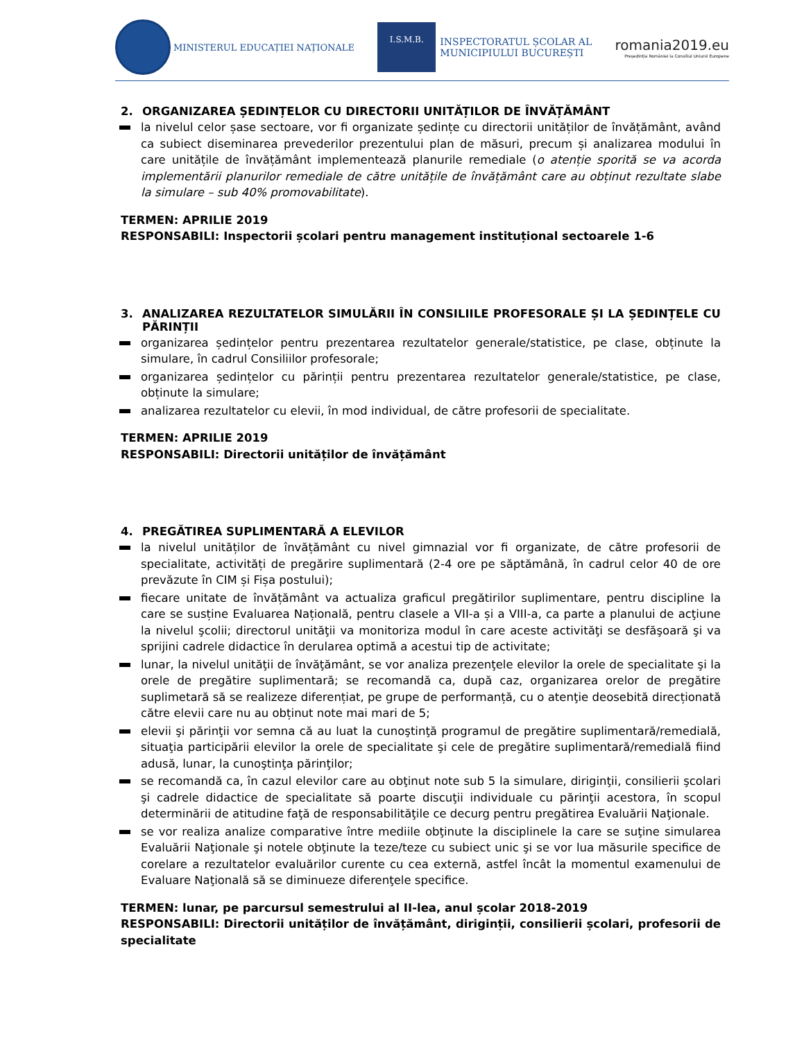MINISTERUL EDUCAȚIEI NAȚIONALE
I.S.M.B. INSPECTORATUL ȘCOLAR AL
MUNICIPIULUI BUCUREȘTI
romania2019.eu
Președinția României la Consiliul Uniunii Europene
2. ORGANIZAREA ȘEDINȚELOR CU DIRECTORII UNITĂȚILOR DE ÎNVĂȚĂMÂNT
la nivelul celor șase sectoare, vor fi organizate ședințe cu directorii unităților de învățământ, având ca subiect diseminarea prevederilor prezentului plan de măsuri, precum și analizarea modului în care unitățile de învățământ implementează planurile remediale (o atenție sporită se va acorda implementării planurilor remediale de către unitățile de învățământ care au obținut rezultate slabe la simulare – sub 40% promovabilitate).
TERMEN: APRILIE 2019
RESPONSABILI: Inspectorii școlari pentru management instituțional sectoarele 1-6
3. ANALIZAREA REZULTATELOR SIMULĂRII ÎN CONSILIILE PROFESORALE ȘI LA ȘEDINȚELE CU PĂRINȚII
organizarea ședințelor pentru prezentarea rezultatelor generale/statistice, pe clase, obținute la simulare, în cadrul Consiliilor profesorale;
organizarea ședințelor cu părinții pentru prezentarea rezultatelor generale/statistice, pe clase, obținute la simulare;
analizarea rezultatelor cu elevii, în mod individual, de către profesorii de specialitate.
TERMEN: APRILIE 2019
RESPONSABILI: Directorii unităților de învățământ
4. PREGĂTIREA SUPLIMENTARĂ A ELEVILOR
la nivelul unităților de învățământ cu nivel gimnazial vor fi organizate, de către profesorii de specialitate, activități de pregărire suplimentară (2-4 ore pe săptămână, în cadrul celor 40 de ore prevăzute în CIM și Fișa postului);
fiecare unitate de învățământ va actualiza graficul pregătirilor suplimentare, pentru discipline la care se susține Evaluarea Națională, pentru clasele a VII-a și a VIII-a, ca parte a planului de acţiune la nivelul şcolii; directorul unităţii va monitoriza modul în care aceste activităţi se desfăşoară şi va sprijini cadrele didactice în derularea optimă a acestui tip de activitate;
lunar, la nivelul unităţii de învăţământ, se vor analiza prezenţele elevilor la orele de specialitate şi la orele de pregătire suplimentară; se recomandă ca, după caz, organizarea orelor de pregătire suplimetară să se realizeze diferențiat, pe grupe de performanță, cu o atenţie deosebită direcționată către elevii care nu au obținut note mai mari de 5;
elevii şi părinţii vor semna că au luat la cunoştinţă programul de pregătire suplimentară/remedială, situaţia participării elevilor la orele de specialitate şi cele de pregătire suplimentară/remedială fiind adusă, lunar, la cunoştinţa părinţilor;
se recomandă ca, în cazul elevilor care au obţinut note sub 5 la simulare, diriginţii, consilierii şcolari şi cadrele didactice de specialitate să poarte discuţii individuale cu părinţii acestora, în scopul determinării de atitudine faţă de responsabilităţile ce decurg pentru pregătirea Evaluării Naţionale.
se vor realiza analize comparative între mediile obţinute la disciplinele la care se suţine simularea Evaluării Naţionale şi notele obţinute la teze/teze cu subiect unic şi se vor lua măsurile specifice de corelare a rezultatelor evaluărilor curente cu cea externă, astfel încât la momentul examenului de Evaluare Naţională să se diminueze diferenţele specifice.
TERMEN: lunar, pe parcursul semestrului al II-lea, anul școlar 2018-2019
RESPONSABILI: Directorii unităților de învățământ, diriginții, consilierii școlari, profesorii de specialitate